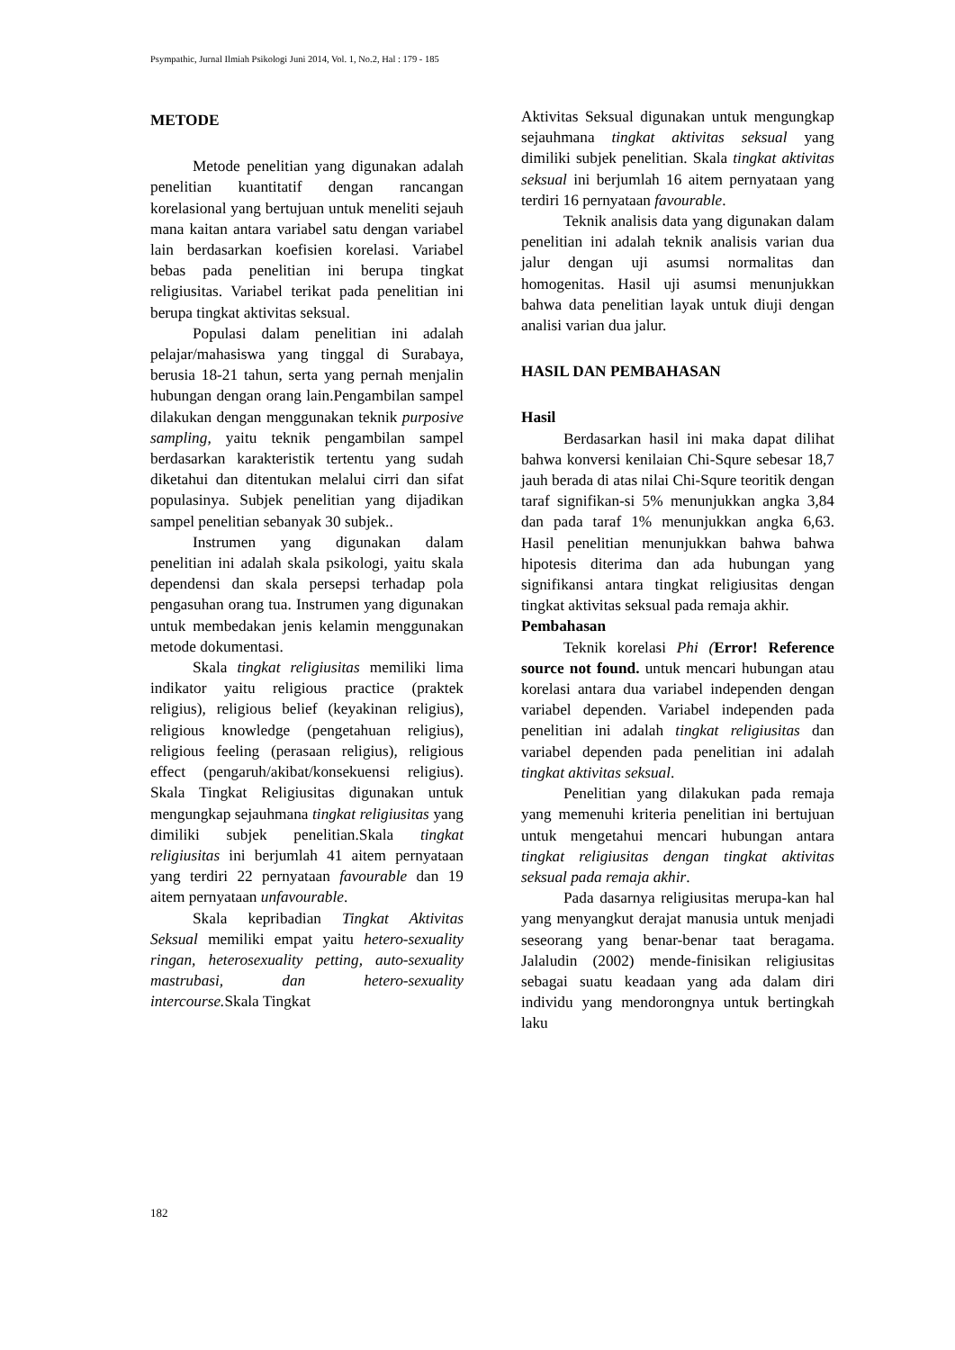Psympathic, Jurnal Ilmiah Psikologi Juni 2014, Vol. 1, No.2, Hal : 179 - 185
METODE
Metode penelitian yang digunakan adalah penelitian kuantitatif dengan rancangan korelasional yang bertujuan untuk meneliti sejauh mana kaitan antara variabel satu dengan variabel lain berdasarkan koefisien korelasi. Variabel bebas pada penelitian ini berupa tingkat religiusitas. Variabel terikat pada penelitian ini berupa tingkat aktivitas seksual.
Populasi dalam penelitian ini adalah pelajar/mahasiswa yang tinggal di Surabaya, berusia 18-21 tahun, serta yang pernah menjalin hubungan dengan orang lain.Pengambilan sampel dilakukan dengan menggunakan teknik purposive sampling, yaitu teknik pengambilan sampel berdasarkan karakteristik tertentu yang sudah diketahui dan ditentukan melalui cirri dan sifat populasinya. Subjek penelitian yang dijadikan sampel penelitian sebanyak 30 subjek..
Instrumen yang digunakan dalam penelitian ini adalah skala psikologi, yaitu skala dependensi dan skala persepsi terhadap pola pengasuhan orang tua. Instrumen yang digunakan untuk membedakan jenis kelamin menggunakan metode dokumentasi.
Skala tingkat religiusitas memiliki lima indikator yaitu religious practice (praktek religius), religious belief (keyakinan religius), religious knowledge (pengetahuan religius), religious feeling (perasaan religius), religious effect (pengaruh/akibat/konsekuensi religius). Skala Tingkat Religiusitas digunakan untuk mengungkap sejauhmana tingkat religiusitas yang dimiliki subjek penelitian.Skala tingkat religiusitas ini berjumlah 41 aitem pernyataan yang terdiri 22 pernyataan favourable dan 19 aitem pernyataan unfavourable.
Skala kepribadian Tingkat Aktivitas Seksual memiliki empat yaitu hetero-sexuality ringan, heterosexuality petting, auto-sexuality mastrubasi, dan hetero-sexuality intercourse. Skala Tingkat
Aktivitas Seksual digunakan untuk mengungkap sejauhmana tingkat aktivitas seksual yang dimiliki subjek penelitian. Skala tingkat aktivitas seksual ini berjumlah 16 aitem pernyataan yang terdiri 16 pernyataan favourable.
Teknik analisis data yang digunakan dalam penelitian ini adalah teknik analisis varian dua jalur dengan uji asumsi normalitas dan homogenitas. Hasil uji asumsi menunjukkan bahwa data penelitian layak untuk diuji dengan analisi varian dua jalur.
HASIL DAN PEMBAHASAN
Hasil
Berdasarkan hasil ini maka dapat dilihat bahwa konversi kenilaian Chi-Squre sebesar 18,7 jauh berada di atas nilai Chi-Squre teoritik dengan taraf signifikan-si 5% menunjukkan angka 3,84 dan pada taraf 1% menunjukkan angka 6,63. Hasil penelitian menunjukkan bahwa bahwa hipotesis diterima dan ada hubungan yang signifikansi antara tingkat religiusitas dengan tingkat aktivitas seksual pada remaja akhir.
Pembahasan
Teknik korelasi Phi (Error! Reference source not found. untuk mencari hubungan atau korelasi antara dua variabel independen dengan variabel dependen. Variabel independen pada penelitian ini adalah tingkat religiusitas dan variabel dependen pada penelitian ini adalah tingkat aktivitas seksual.
Penelitian yang dilakukan pada remaja yang memenuhi kriteria penelitian ini bertujuan untuk mengetahui mencari hubungan antara tingkat religiusitas dengan tingkat aktivitas seksual pada remaja akhir.
Pada dasarnya religiusitas merupa-kan hal yang menyangkut derajat manusia untuk menjadi seseorang yang benar-benar taat beragama. Jalaludin (2002) mende-finisikan religiusitas sebagai suatu keadaan yang ada dalam diri individu yang mendorongnya untuk bertingkah laku
182